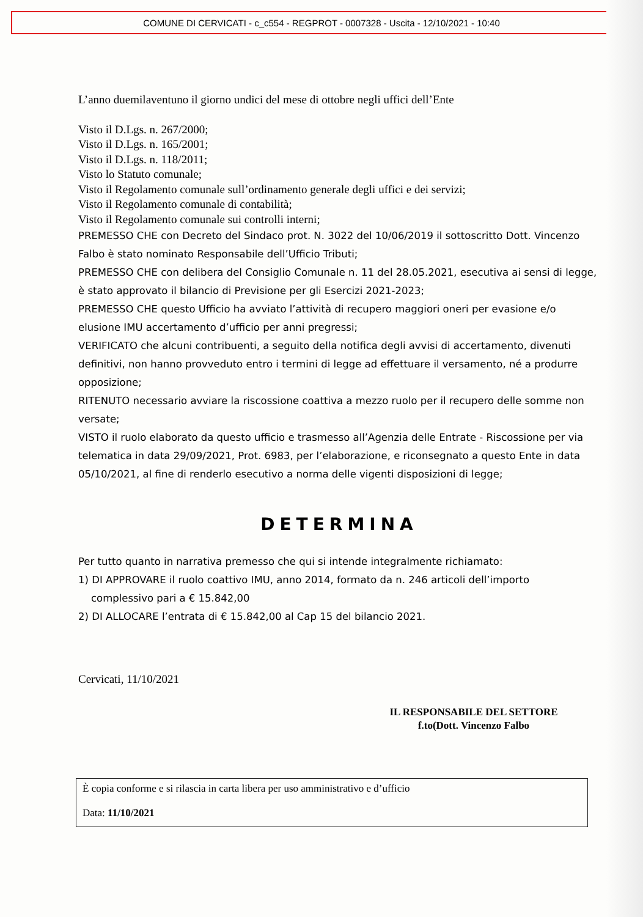COMUNE DI CERVICATI - c_c554 - REGPROT - 0007328 - Uscita - 12/10/2021 - 10:40
L’anno duemilaventuno il giorno undici del mese di ottobre negli uffici dell’Ente
Visto il D.Lgs. n. 267/2000;
Visto il D.Lgs. n. 165/2001;
Visto il D.Lgs. n. 118/2011;
Visto lo Statuto comunale;
Visto il Regolamento comunale sull’ordinamento generale degli uffici e dei servizi;
Visto il Regolamento comunale di contabilità;
Visto il Regolamento comunale sui controlli interni;
PREMESSO CHE con Decreto del Sindaco prot. N. 3022 del 10/06/2019 il sottoscritto Dott. Vincenzo Falbo è stato nominato Responsabile dell’Ufficio Tributi;
PREMESSO CHE con delibera del Consiglio Comunale n. 11 del 28.05.2021, esecutiva ai sensi di legge, è stato approvato il bilancio di Previsione per gli Esercizi 2021-2023;
PREMESSO CHE questo Ufficio ha avviato l’attività di recupero maggiori oneri per evasione e/o elusione IMU accertamento d’ufficio per anni pregressi;
VERIFICATO che alcuni contribuenti, a seguito della notifica degli avvisi di accertamento, divenuti definitivi, non hanno provveduto entro i termini di legge ad effettuare il versamento, né a produrre opposizione;
RITENUTO necessario avviare la riscossione coattiva a mezzo ruolo per il recupero delle somme non versate;
VISTO il ruolo elaborato da questo ufficio e trasmesso all’Agenzia delle Entrate - Riscossione per via telematica in data 29/09/2021, Prot. 6983, per l’elaborazione, e riconsegnato a questo Ente in data 05/10/2021, al fine di renderlo esecutivo a norma delle vigenti disposizioni di legge;
DETERMINA
Per tutto quanto in narrativa premesso che qui si intende integralmente richiamato:
1) DI APPROVARE il ruolo coattivo IMU, anno 2014, formato da n. 246 articoli dell’importo
complessivo pari a € 15.842,00
2) DI ALLOCARE l’entrata di € 15.842,00 al Cap 15 del bilancio 2021.
Cervicati, 11/10/2021
IL RESPONSABILE DEL SETTORE
f.to(Dott. Vincenzo Falbo
È copia conforme e si rilascia in carta libera per uso amministrativo e d’ufficio
Data: 11/10/2021